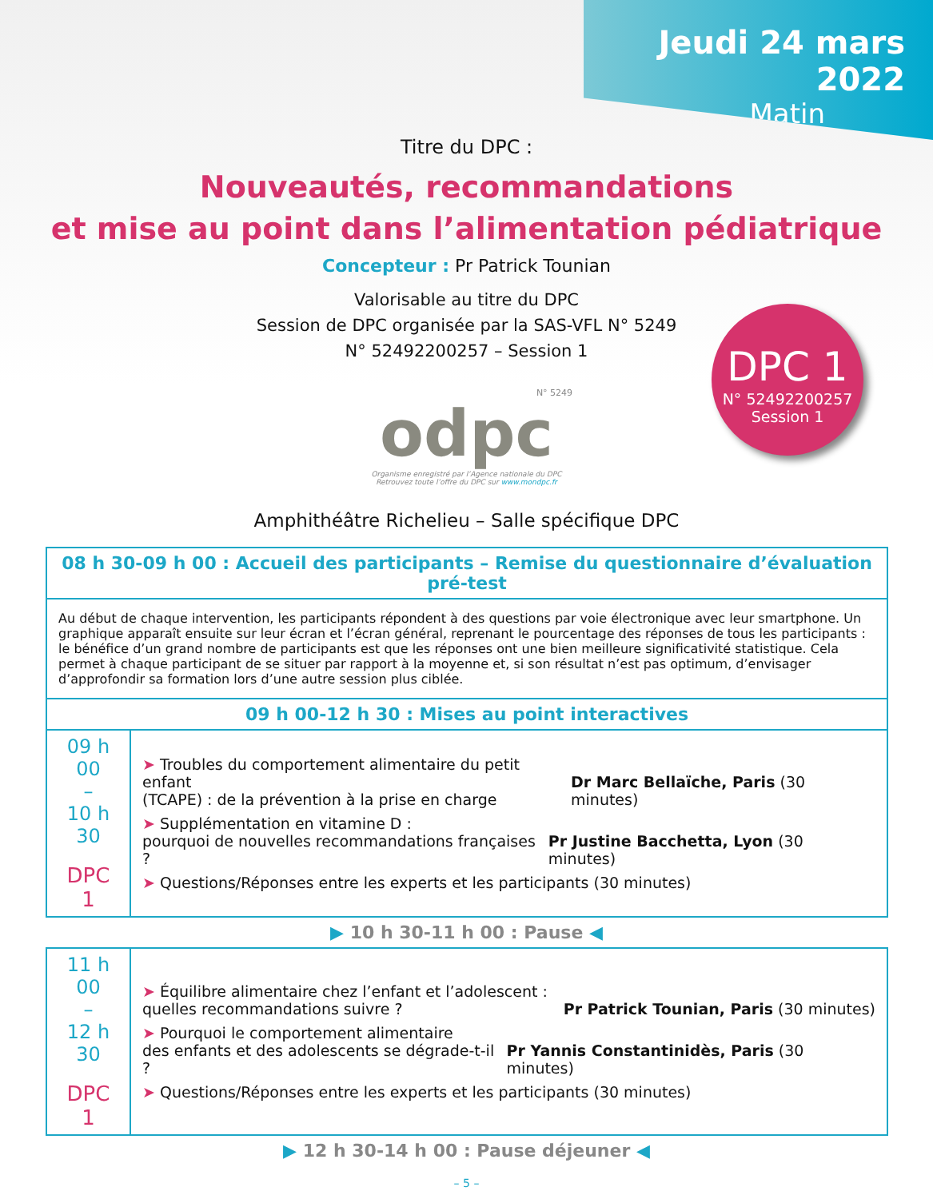Jeudi 24 mars 2022
Matin
Titre du DPC :
Nouveautés, recommandations
et mise au point dans l’alimentation pédiatrique
Concepteur : Pr Patrick Tounian
Valorisable au titre du DPC
Session de DPC organisée par la SAS-VFL N° 5249
N° 52492200257 – Session 1
DPC 1
N° 52492200257
Session 1
N° 5249
odpc
Organisme enregistré par l’Agence nationale du DPC
Retrouvez toute l’offre du DPC sur www.mondpc.fr
Amphithéâtre Richelieu – Salle spécifique DPC
| 08 h 30-09 h 00 : Accueil des participants – Remise du questionnaire d’évaluation pré-test | |
| Au début de chaque intervention, les participants répondent à des questions par voie électronique avec leur smartphone. Un graphique apparaît ensuite sur leur écran et l’écran général, reprenant le pourcentage des réponses de tous les participants : le bénéfice d’un grand nombre de participants est que les réponses ont une bien meilleure significativité statistique. Cela permet à chaque participant de se situer par rapport à la moyenne et, si son résultat n’est pas optimum, d’envisager d’approfondir sa formation lors d’une autre session plus ciblée. | |
| 09 h 00-12 h 30 : Mises au point interactives | |
| 09 h 00 – 10 h 30 DPC 1 | ➤ Troubles du comportement alimentaire du petit enfant (TCAPE) : de la prévention à la prise en charge Dr Marc Bellaïche, Paris (30 minutes) ➤ Supplémentation en vitamine D : pourquoi de nouvelles recommandations françaises ? Pr Justine Bacchetta, Lyon (30 minutes) ➤ Questions/Réponses entre les experts et les participants (30 minutes) |
▶ 10 h 30-11 h 00 : Pause ◀
| 11 h 00 – 12 h 30 DPC 1 | ➤ Équilibre alimentaire chez l’enfant et l’adolescent : quelles recommandations suivre ? Pr Patrick Tounian, Paris (30 minutes) ➤ Pourquoi le comportement alimentaire des enfants et des adolescents se dégrade-t-il ? Pr Yannis Constantinidès, Paris (30 minutes) ➤ Questions/Réponses entre les experts et les participants (30 minutes) |
▶ 12 h 30-14 h 00 : Pause déjeuner ◀
– 5 –